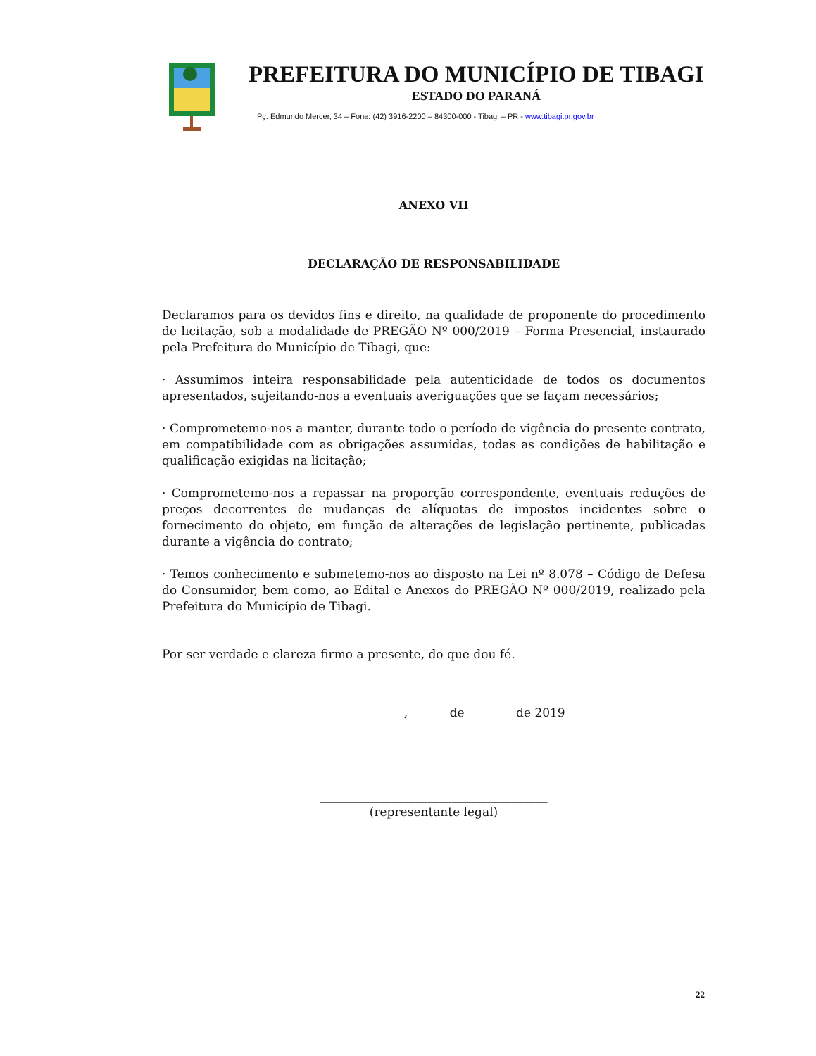PREFEITURA DO MUNICÍPIO DE TIBAGI
ESTADO DO PARANÁ
Pç. Edmundo Mercer, 34 – Fone: (42) 3916-2200 – 84300-000 - Tibagi – PR - www.tibagi.pr.gov.br
ANEXO VII
DECLARAÇÃO DE RESPONSABILIDADE
Declaramos para os devidos fins e direito, na qualidade de proponente do procedimento de licitação, sob a modalidade de PREGÃO Nº 000/2019 – Forma Presencial, instaurado pela Prefeitura do Município de Tibagi, que:
· Assumimos inteira responsabilidade pela autenticidade de todos os documentos apresentados, sujeitando-nos a eventuais averiguações que se façam necessários;
· Comprometemo-nos a manter, durante todo o período de vigência do presente contrato, em compatibilidade com as obrigações assumidas, todas as condições de habilitação e qualificação exigidas na licitação;
· Comprometemo-nos a repassar na proporção correspondente, eventuais reduções de preços decorrentes de mudanças de alíquotas de impostos incidentes sobre o fornecimento do objeto, em função de alterações de legislação pertinente, publicadas durante a vigência do contrato;
· Temos conhecimento e submetemo-nos ao disposto na Lei nº 8.078 – Código de Defesa do Consumidor, bem como, ao Edital e Anexos do PREGÃO Nº 000/2019, realizado pela Prefeitura do Município de Tibagi.
Por ser verdade e clareza firmo a presente, do que dou fé.
_________________,_______de________ de 2019
______________________________________
(representante legal)
22